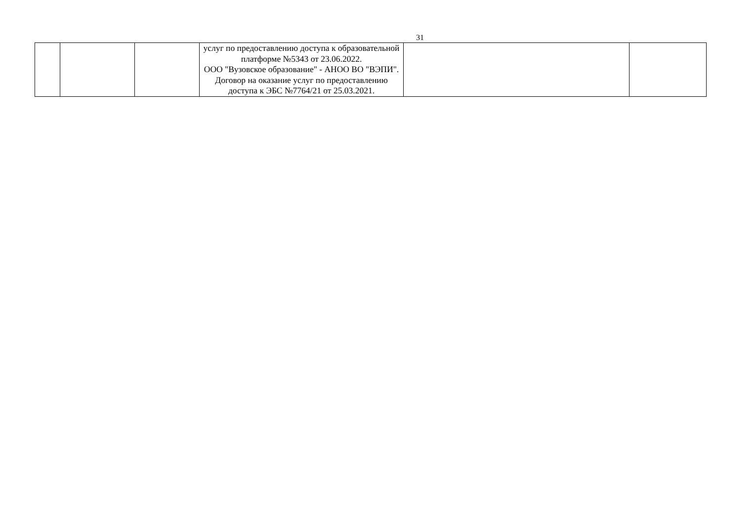31
| | | | услуг по предоставлению доступа к образовательной платформе №5343 от 23.06.2022. ООО "Вузовское образование" - АНОО ВО "ВЭПИ". Договор на оказание услуг по предоставлению доступа к ЭБС №7764/21 от 25.03.2021. | | |